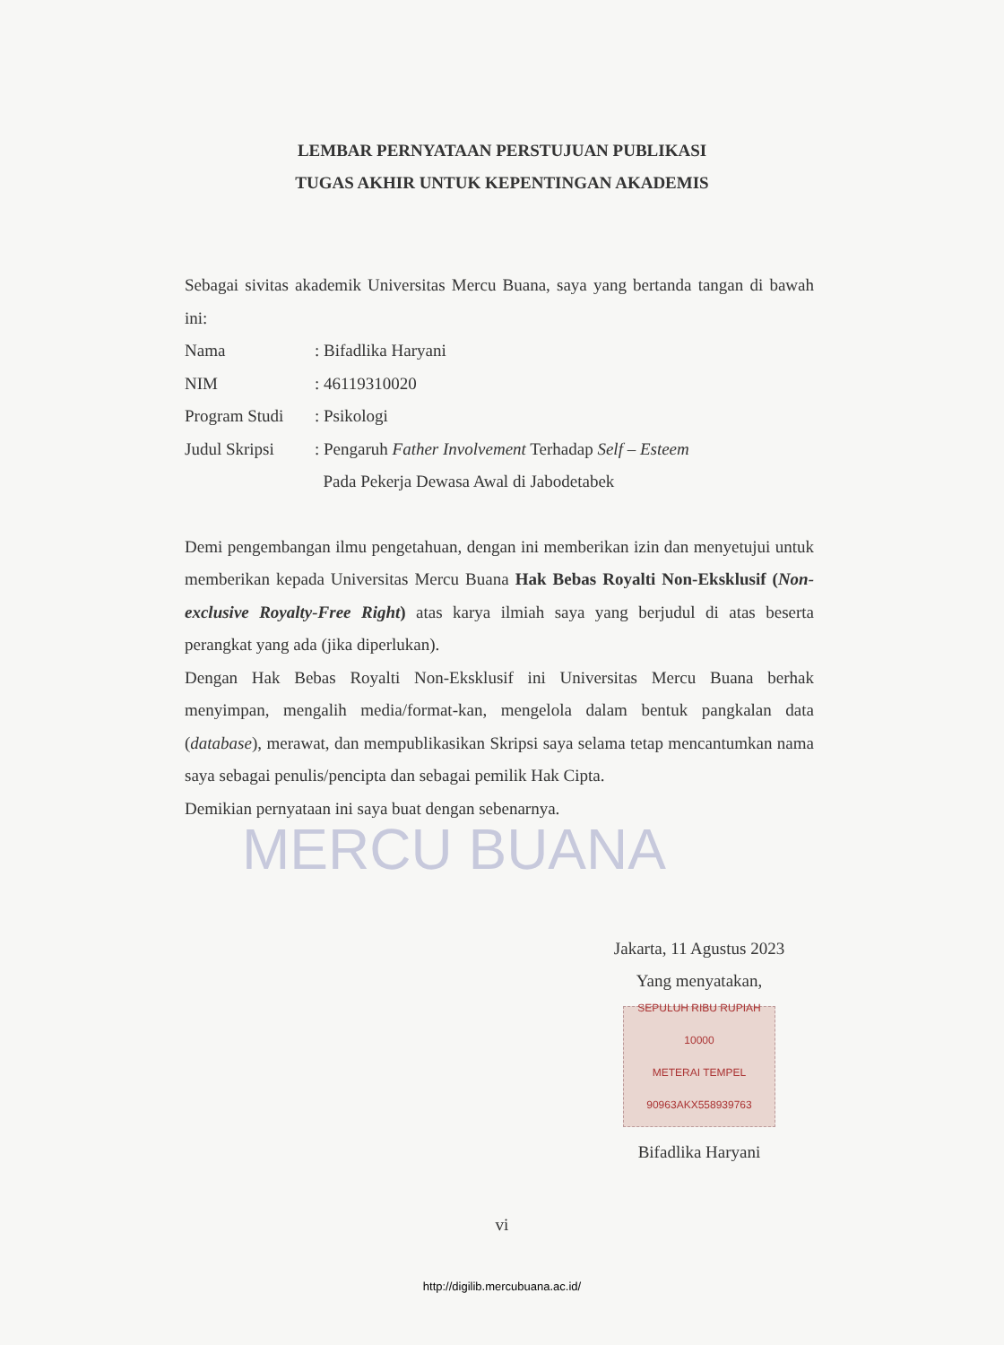LEMBAR PERNYATAAN PERSTUJUAN PUBLIKASI
TUGAS AKHIR UNTUK KEPENTINGAN AKADEMIS
Sebagai sivitas akademik Universitas Mercu Buana, saya yang bertanda tangan di bawah ini:
Nama: Bifadlika Haryani
NIM: 46119310020
Program Studi: Psikologi
Judul Skripsi: Pengaruh Father Involvement Terhadap Self – Esteem
Pada Pekerja Dewasa Awal di Jabodetabek
Demi pengembangan ilmu pengetahuan, dengan ini memberikan izin dan menyetujui untuk memberikan kepada Universitas Mercu Buana Hak Bebas Royalti Non-Eksklusif (Non-exclusive Royalty-Free Right) atas karya ilmiah saya yang berjudul di atas beserta perangkat yang ada (jika diperlukan).
Dengan Hak Bebas Royalti Non-Eksklusif ini Universitas Mercu Buana berhak menyimpan, mengalih media/format-kan, mengelola dalam bentuk pangkalan data (database), merawat, dan mempublikasikan Skripsi saya selama tetap mencantumkan nama saya sebagai penulis/pencipta dan sebagai pemilik Hak Cipta.
Demikian pernyataan ini saya buat dengan sebenarnya.
MERCU BUANA
Jakarta, 11 Agustus 2023
Yang menyatakan,
SEPULUH RIBU RUPIAH 10000
METERAI TEMPEL
90963AKX558939763
Bifadlika Haryani
vi
http://digilib.mercubuana.ac.id/